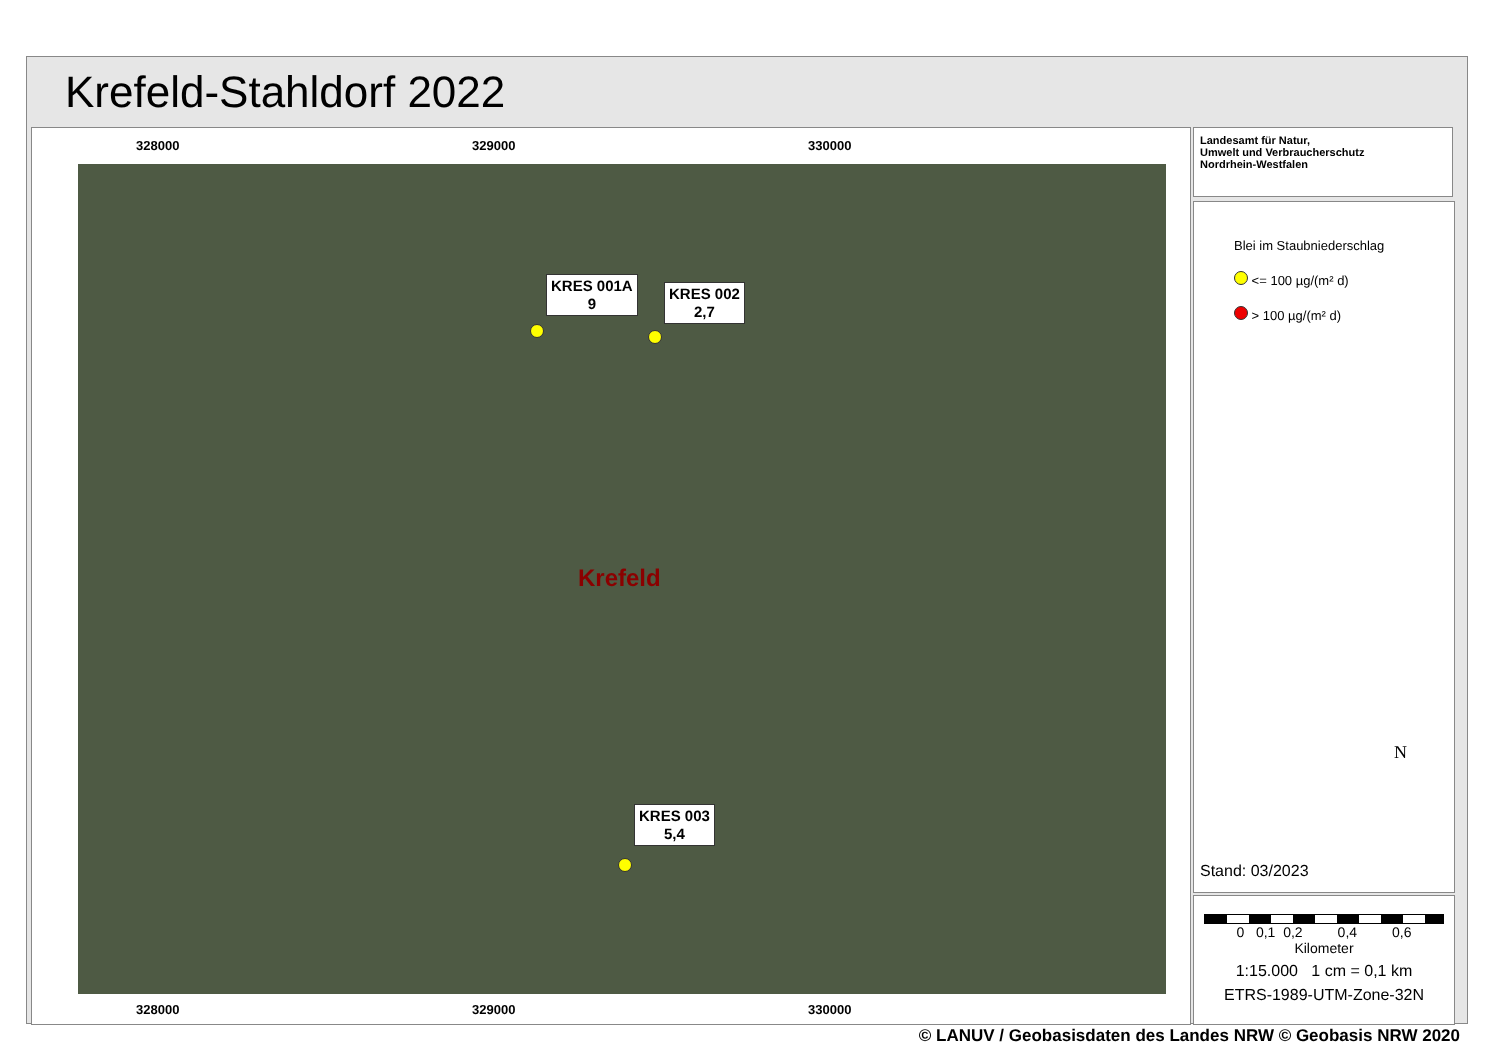Krefeld-Stahldorf 2022
328000 329000 330000
KRES 001A
9
KRES 002
2,7
Krefeld
KRES 003
5,4
328000 329000 330000
Landesamt für Natur,
Umwelt und Verbraucherschutz
Nordrhein-Westfalen
Blei im Staubniederschlag
<= 100 µg/(m² d)
> 100 µg/(m² d)
N
Stand: 03/2023
0 0,1 0,2 0,4 0,6
Kilometer
1:15.000 1 cm = 0,1 km
ETRS-1989-UTM-Zone-32N
© LANUV / Geobasisdaten des Landes NRW © Geobasis NRW 2020